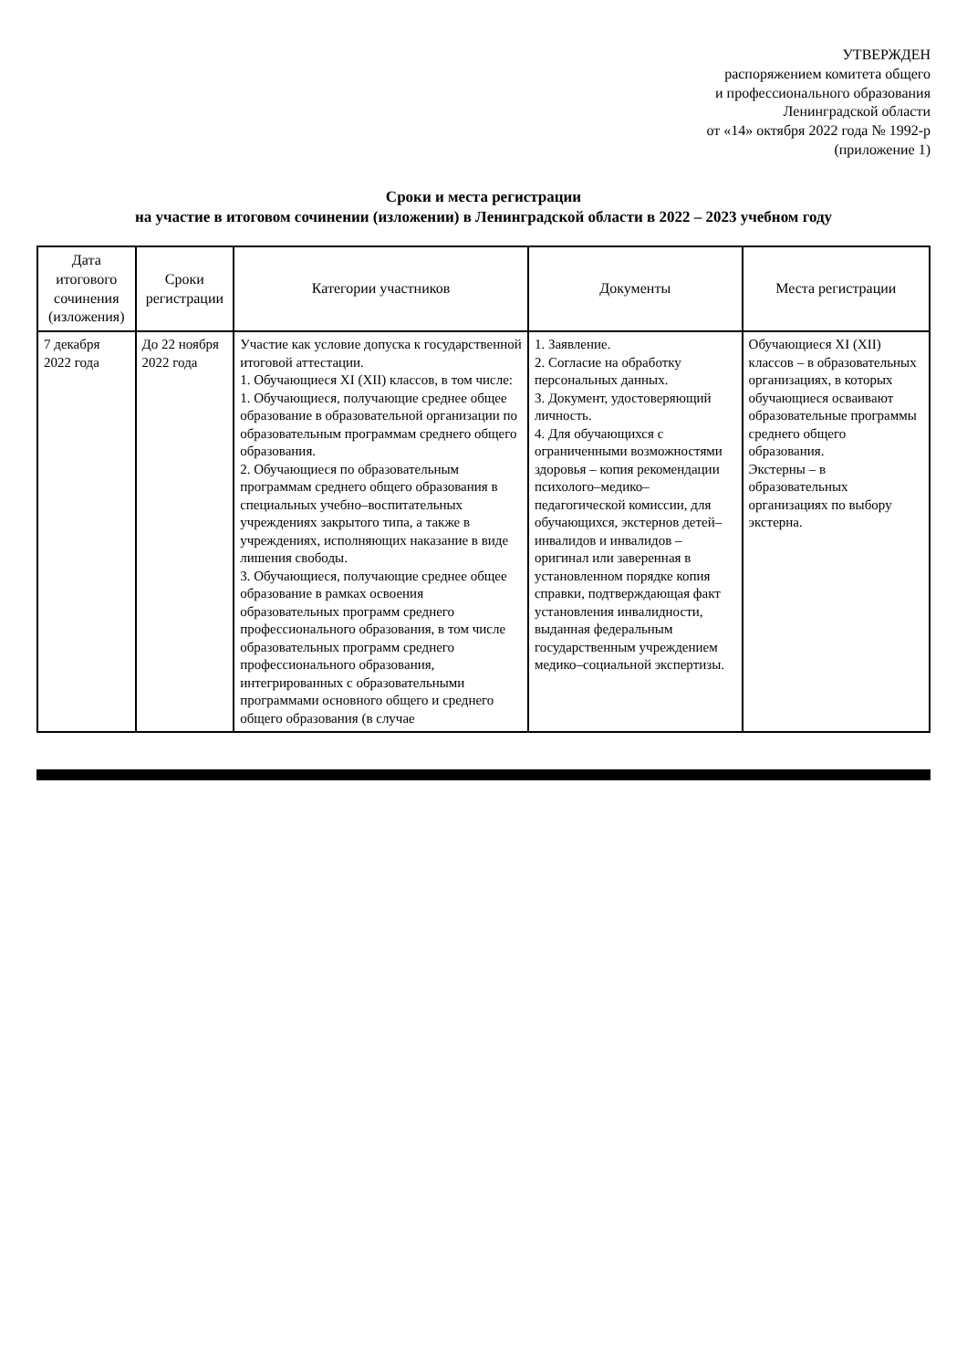УТВЕРЖДЕН
распоряжением комитета общего
и профессионального образования
Ленинградской области
от «14» октября 2022 года № 1992-р
(приложение 1)
Сроки и места регистрации
на участие в итоговом сочинении (изложении) в Ленинградской области в 2022 – 2023 учебном году
| Дата итогового сочинения (изложения) | Сроки регистрации | Категории участников | Документы | Места регистрации |
| --- | --- | --- | --- | --- |
| 7 декабря 2022 года | До 22 ноября 2022 года | Участие как условие допуска к государственной итоговой аттестации. 1. Обучающиеся XI (XII) классов, в том числе: 1. Обучающиеся, получающие среднее общее образование в образовательной организации по образовательным программам среднего общего образования. 2. Обучающиеся по образовательным программам среднего общего образования в специальных учебно–воспитательных учреждениях закрытого типа, а также в учреждениях, исполняющих наказание в виде лишения свободы. 3. Обучающиеся, получающие среднее общее образование в рамках освоения образовательных программ среднего профессионального образования, в том числе образовательных программ среднего профессионального образования, интегрированных с образовательными программами основного общего и среднего общего образования (в случае | 1. Заявление. 2. Согласие на обработку персональных данных. 3. Документ, удостоверяющий личность. 4. Для обучающихся с ограниченными возможностями здоровья – копия рекомендации психолого–медико–педагогической комиссии, для обучающихся, экстернов детей–инвалидов и инвалидов – оригинал или заверенная в установленном порядке копия справки, подтверждающая факт установления инвалидности, выданная федеральным государственным учреждением медико–социальной экспертизы. | Обучающиеся XI (XII) классов – в образовательных организациях, в которых обучающиеся осваивают образовательные программы среднего общего образования. Экстерны – в образовательных организациях по выбору экстерна. |